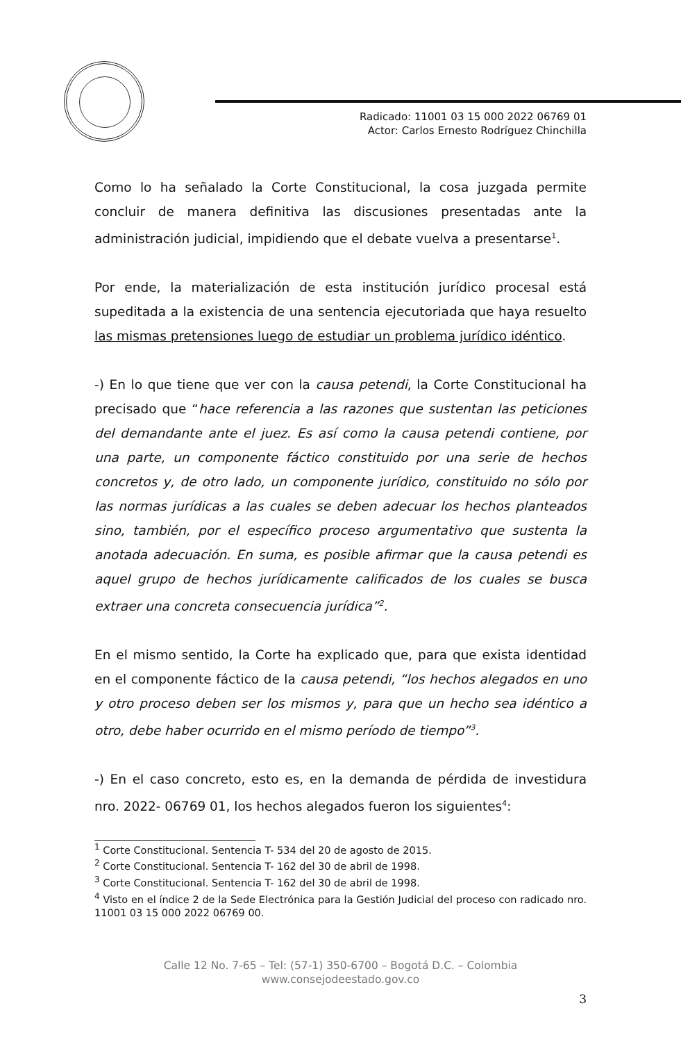Radicado: 11001 03 15 000 2022 06769 01
Actor: Carlos Ernesto Rodríguez Chinchilla
Como lo ha señalado la Corte Constitucional, la cosa juzgada permite concluir de manera definitiva las discusiones presentadas ante la administración judicial, impidiendo que el debate vuelva a presentarse<sup>1</sup>.
Por ende, la materialización de esta institución jurídico procesal está supeditada a la existencia de una sentencia ejecutoriada que haya resuelto las mismas pretensiones luego de estudiar un problema jurídico idéntico.
-) En lo que tiene que ver con la causa petendi, la Corte Constitucional ha precisado que “hace referencia a las razones que sustentan las peticiones del demandante ante el juez. Es así como la causa petendi contiene, por una parte, un componente fáctico constituido por una serie de hechos concretos y, de otro lado, un componente jurídico, constituido no sólo por las normas jurídicas a las cuales se deben adecuar los hechos planteados sino, también, por el específico proceso argumentativo que sustenta la anotada adecuación. En suma, es posible afirmar que la causa petendi es aquel grupo de hechos jurídicamente calificados de los cuales se busca extraer una concreta consecuencia jurídica”<sup>2</sup>.
En el mismo sentido, la Corte ha explicado que, para que exista identidad en el componente fáctico de la causa petendi, “los hechos alegados en uno y otro proceso deben ser los mismos y, para que un hecho sea idéntico a otro, debe haber ocurrido en el mismo período de tiempo”<sup>3</sup>.
-) En el caso concreto, esto es, en la demanda de pérdida de investidura nro. 2022- 06769 01, los hechos alegados fueron los siguientes<sup>4</sup>:
<sup>1</sup> Corte Constitucional. Sentencia T- 534 del 20 de agosto de 2015.
<sup>2</sup> Corte Constitucional. Sentencia T- 162 del 30 de abril de 1998.
<sup>3</sup> Corte Constitucional. Sentencia T- 162 del 30 de abril de 1998.
<sup>4</sup> Visto en el índice 2 de la Sede Electrónica para la Gestión Judicial del proceso con radicado nro. 11001 03 15 000 2022 06769 00.
Calle 12 No. 7-65 – Tel: (57-1) 350-6700 – Bogotá D.C. – Colombia
www.consejodeestado.gov.co
3